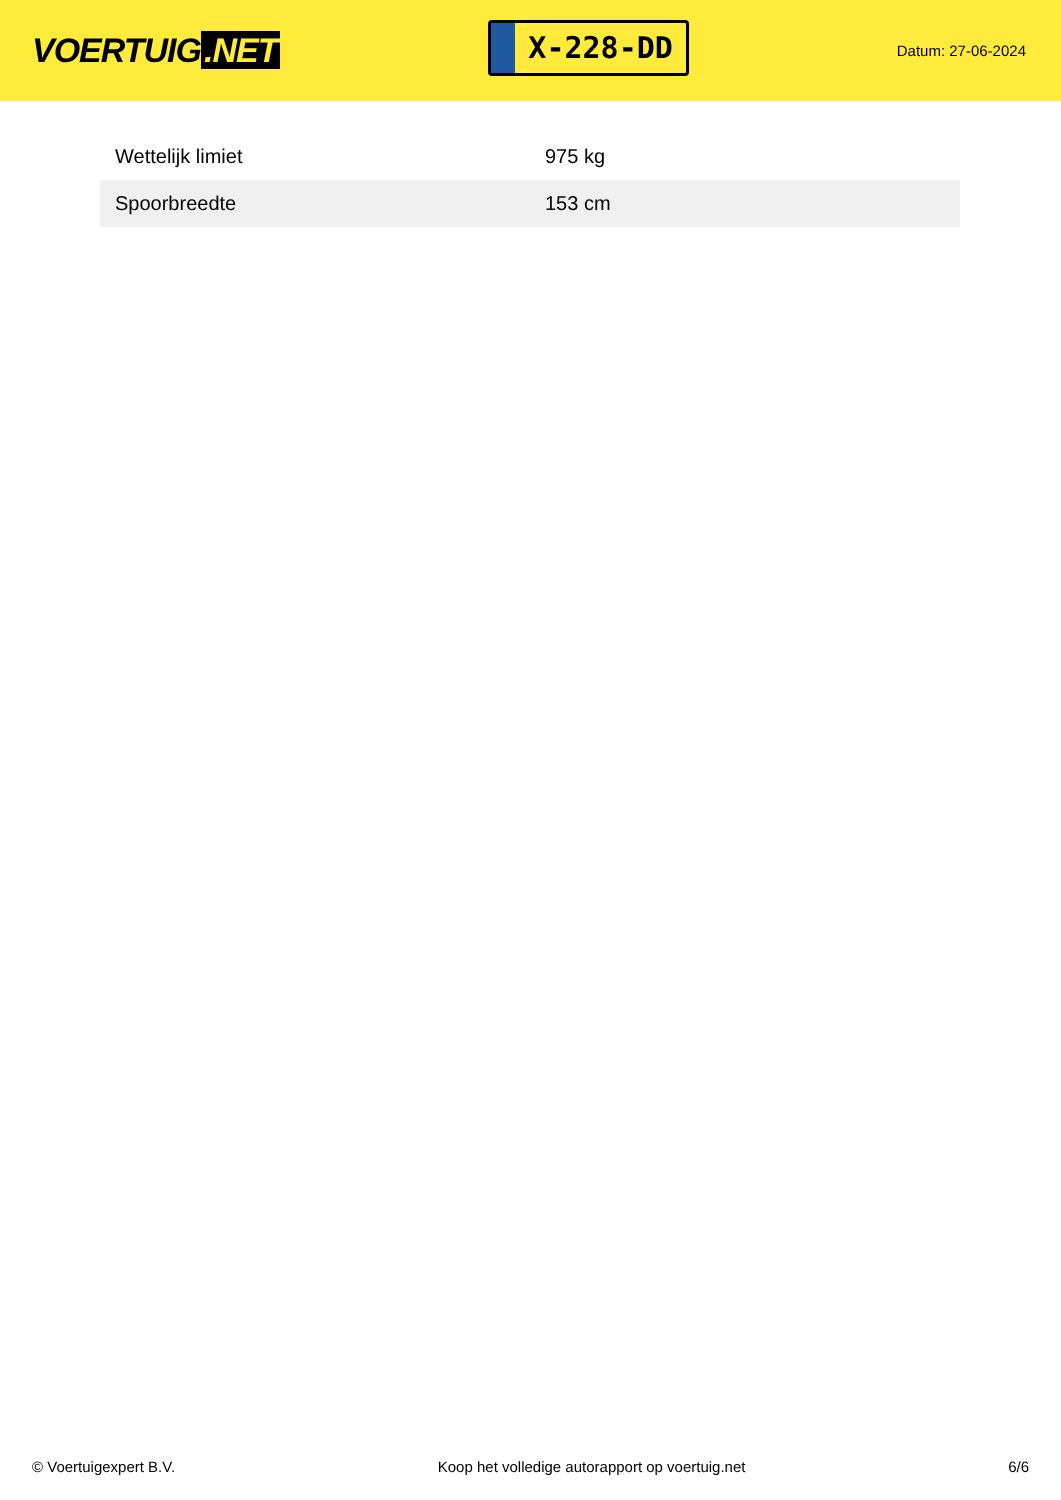VOERTUIG.NET
X-228-DD
Datum: 27-06-2024
| Wettelijk limiet | 975 kg |
| Spoorbreedte | 153 cm |
© Voertuigexpert B.V. Koop het volledige autorapport op voertuig.net 6/6